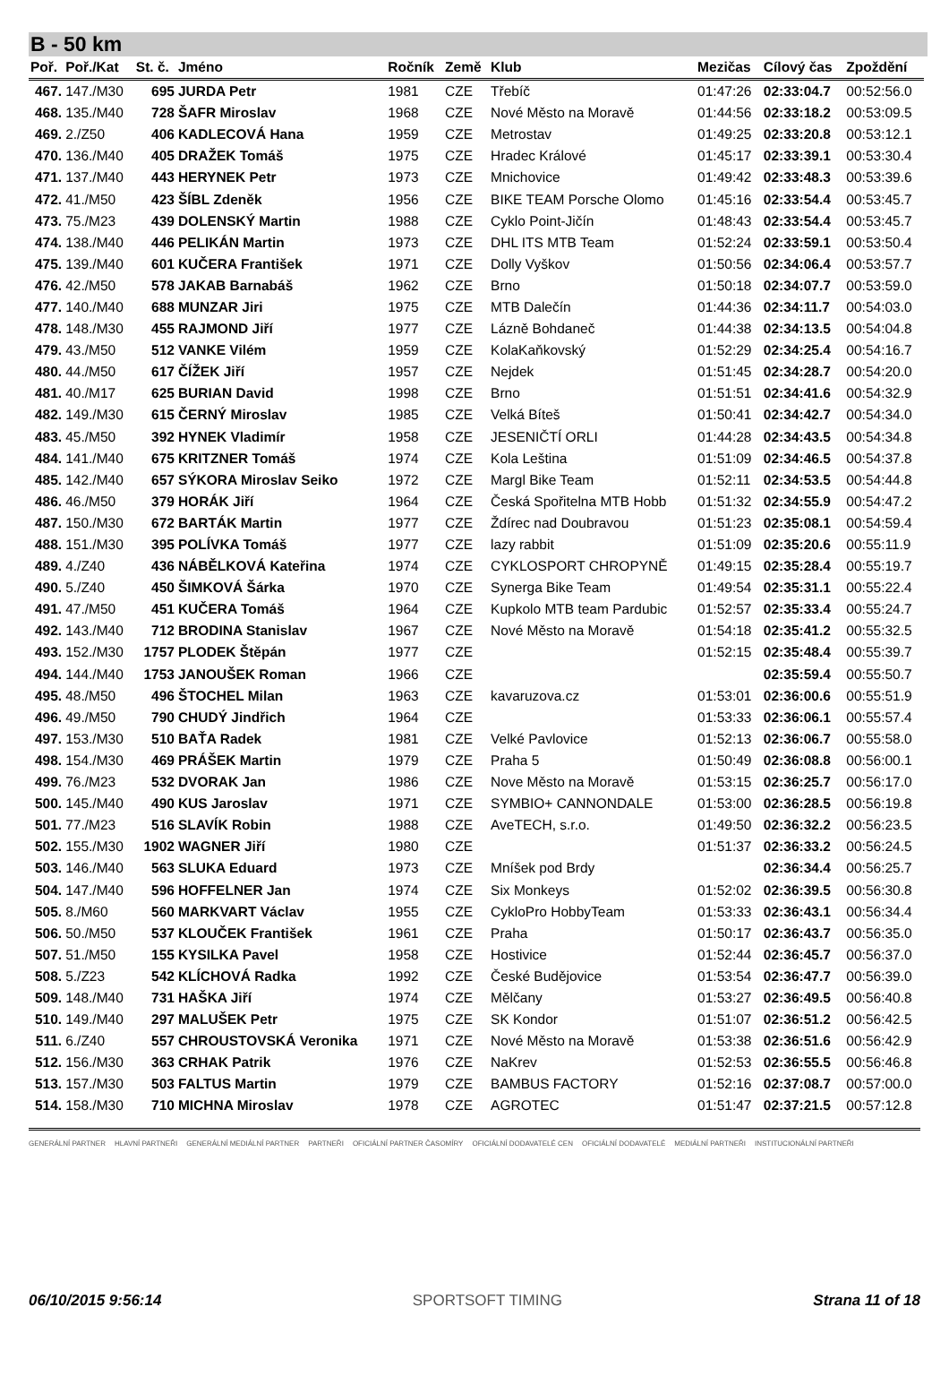B - 50 km
| Poř. | Poř./Kat | St. č. | Jméno | Ročník | Země | Klub | Mezičas | Cílový čas | Zpoždění |
| --- | --- | --- | --- | --- | --- | --- | --- | --- | --- |
| 467. | 147./M30 | 695 | JURDA Petr | 1981 | CZE | Třebíč | 01:47:26 | 02:33:04.7 | 00:52:56.0 |
| 468. | 135./M40 | 728 | ŠAFR Miroslav | 1968 | CZE | Nové Město na Moravě | 01:44:56 | 02:33:18.2 | 00:53:09.5 |
| 469. | 2./Z50 | 406 | KADLECOVÁ Hana | 1959 | CZE | Metrostav | 01:49:25 | 02:33:20.8 | 00:53:12.1 |
| 470. | 136./M40 | 405 | DRAŽEK Tomáš | 1975 | CZE | Hradec Králové | 01:45:17 | 02:33:39.1 | 00:53:30.4 |
| 471. | 137./M40 | 443 | HERYNEK Petr | 1973 | CZE | Mnichovice | 01:49:42 | 02:33:48.3 | 00:53:39.6 |
| 472. | 41./M50 | 423 | ŠÍBL Zdeněk | 1956 | CZE | BIKE TEAM Porsche Olomo | 01:45:16 | 02:33:54.4 | 00:53:45.7 |
| 473. | 75./M23 | 439 | DOLENSKÝ Martin | 1988 | CZE | Cyklo Point-Jičín | 01:48:43 | 02:33:54.4 | 00:53:45.7 |
| 474. | 138./M40 | 446 | PELIKÁN Martin | 1973 | CZE | DHL ITS MTB Team | 01:52:24 | 02:33:59.1 | 00:53:50.4 |
| 475. | 139./M40 | 601 | KUČERA František | 1971 | CZE | Dolly Vyškov | 01:50:56 | 02:34:06.4 | 00:53:57.7 |
| 476. | 42./M50 | 578 | JAKAB Barnabáš | 1962 | CZE | Brno | 01:50:18 | 02:34:07.7 | 00:53:59.0 |
| 477. | 140./M40 | 688 | MUNZAR Jiri | 1975 | CZE | MTB Dalečín | 01:44:36 | 02:34:11.7 | 00:54:03.0 |
| 478. | 148./M30 | 455 | RAJMOND Jiří | 1977 | CZE | Lázně Bohdaneč | 01:44:38 | 02:34:13.5 | 00:54:04.8 |
| 479. | 43./M50 | 512 | VANKE Vilém | 1959 | CZE | KolaKaňkovský | 01:52:29 | 02:34:25.4 | 00:54:16.7 |
| 480. | 44./M50 | 617 | ČÍŽEK Jiří | 1957 | CZE | Nejdek | 01:51:45 | 02:34:28.7 | 00:54:20.0 |
| 481. | 40./M17 | 625 | BURIAN David | 1998 | CZE | Brno | 01:51:51 | 02:34:41.6 | 00:54:32.9 |
| 482. | 149./M30 | 615 | ČERNÝ Miroslav | 1985 | CZE | Velká Bíteš | 01:50:41 | 02:34:42.7 | 00:54:34.0 |
| 483. | 45./M50 | 392 | HYNEK Vladimír | 1958 | CZE | JESENIČTÍ ORLI | 01:44:28 | 02:34:43.5 | 00:54:34.8 |
| 484. | 141./M40 | 675 | KRITZNER Tomáš | 1974 | CZE | Kola Leština | 01:51:09 | 02:34:46.5 | 00:54:37.8 |
| 485. | 142./M40 | 657 | SÝKORA Miroslav Seiko | 1972 | CZE | Margl Bike Team | 01:52:11 | 02:34:53.5 | 00:54:44.8 |
| 486. | 46./M50 | 379 | HORÁK Jiří | 1964 | CZE | Česká Spořitelna MTB Hobb | 01:51:32 | 02:34:55.9 | 00:54:47.2 |
| 487. | 150./M30 | 672 | BARTÁK Martin | 1977 | CZE | Ždírec nad Doubravou | 01:51:23 | 02:35:08.1 | 00:54:59.4 |
| 488. | 151./M30 | 395 | POLÍVKA Tomáš | 1977 | CZE | lazy rabbit | 01:51:09 | 02:35:20.6 | 00:55:11.9 |
| 489. | 4./Z40 | 436 | NÁBĚLKOVÁ Kateřina | 1974 | CZE | CYKLOSPORT CHROPYNĚ | 01:49:15 | 02:35:28.4 | 00:55:19.7 |
| 490. | 5./Z40 | 450 | ŠIMKOVÁ Šárka | 1970 | CZE | Synerga Bike Team | 01:49:54 | 02:35:31.1 | 00:55:22.4 |
| 491. | 47./M50 | 451 | KUČERA Tomáš | 1964 | CZE | Kupkolo MTB team Pardubic | 01:52:57 | 02:35:33.4 | 00:55:24.7 |
| 492. | 143./M40 | 712 | BRODINA Stanislav | 1967 | CZE | Nové Město na Moravě | 01:54:18 | 02:35:41.2 | 00:55:32.5 |
| 493. | 152./M30 | 1757 | PLODEK Štěpán | 1977 | CZE | | 01:52:15 | 02:35:48.4 | 00:55:39.7 |
| 494. | 144./M40 | 1753 | JANOUŠEK Roman | 1966 | CZE | | | 02:35:59.4 | 00:55:50.7 |
| 495. | 48./M50 | 496 | ŠTOCHEL Milan | 1963 | CZE | kavaruzova.cz | 01:53:01 | 02:36:00.6 | 00:55:51.9 |
| 496. | 49./M50 | 790 | CHUDÝ Jindřich | 1964 | CZE | | 01:53:33 | 02:36:06.1 | 00:55:57.4 |
| 497. | 153./M30 | 510 | BAŤA Radek | 1981 | CZE | Velké Pavlovice | 01:52:13 | 02:36:06.7 | 00:55:58.0 |
| 498. | 154./M30 | 469 | PRÁŠEK Martin | 1979 | CZE | Praha 5 | 01:50:49 | 02:36:08.8 | 00:56:00.1 |
| 499. | 76./M23 | 532 | DVORAK Jan | 1986 | CZE | Nove Město na Moravě | 01:53:15 | 02:36:25.7 | 00:56:17.0 |
| 500. | 145./M40 | 490 | KUS Jaroslav | 1971 | CZE | SYMBIO+ CANNONDALE | 01:53:00 | 02:36:28.5 | 00:56:19.8 |
| 501. | 77./M23 | 516 | SLAVÍK Robin | 1988 | CZE | AveTECH, s.r.o. | 01:49:50 | 02:36:32.2 | 00:56:23.5 |
| 502. | 155./M30 | 1902 | WAGNER Jiří | 1980 | CZE | | 01:51:37 | 02:36:33.2 | 00:56:24.5 |
| 503. | 146./M40 | 563 | SLUKA Eduard | 1973 | CZE | Mníšek pod Brdy | | 02:36:34.4 | 00:56:25.7 |
| 504. | 147./M40 | 596 | HOFFELNER Jan | 1974 | CZE | Six Monkeys | 01:52:02 | 02:36:39.5 | 00:56:30.8 |
| 505. | 8./M60 | 560 | MARKVART Václav | 1955 | CZE | CykloPro HobbyTeam | 01:53:33 | 02:36:43.1 | 00:56:34.4 |
| 506. | 50./M50 | 537 | KLOUČEK František | 1961 | CZE | Praha | 01:50:17 | 02:36:43.7 | 00:56:35.0 |
| 507. | 51./M50 | 155 | KYSILKA Pavel | 1958 | CZE | Hostivice | 01:52:44 | 02:36:45.7 | 00:56:37.0 |
| 508. | 5./Z23 | 542 | KLÍCHOVÁ Radka | 1992 | CZE | České Budějovice | 01:53:54 | 02:36:47.7 | 00:56:39.0 |
| 509. | 148./M40 | 731 | HAŠKA Jiří | 1974 | CZE | Mělčany | 01:53:27 | 02:36:49.5 | 00:56:40.8 |
| 510. | 149./M40 | 297 | MALUŠEK Petr | 1975 | CZE | SK Kondor | 01:51:07 | 02:36:51.2 | 00:56:42.5 |
| 511. | 6./Z40 | 557 | CHROUSTOVSKÁ Veronika | 1971 | CZE | Nové Město na Moravě | 01:53:38 | 02:36:51.6 | 00:56:42.9 |
| 512. | 156./M30 | 363 | CRHAK Patrik | 1976 | CZE | NaKrev | 01:52:53 | 02:36:55.5 | 00:56:46.8 |
| 513. | 157./M30 | 503 | FALTUS Martin | 1979 | CZE | BAMBUS FACTORY | 01:52:16 | 02:37:08.7 | 00:57:00.0 |
| 514. | 158./M30 | 710 | MICHNA Miroslav | 1978 | CZE | AGROTEC | 01:51:47 | 02:37:21.5 | 00:57:12.8 |
GENERÁLNÍ PARTNER HLAVNÍ PARTNEŘI GENERÁLNÍ MEDIÁLNÍ PARTNER PARTNEŘI OFICIÁLNÍ PARTNER ČASOMÍRY OFICIÁLNÍ DODAVATELÉ CEN OFICIÁLNÍ DODAVATELÉ MEDIÁLNÍ PARTNEŘI INSTITUCIONÁLNÍ PARTNEŘI
06/10/2015 9:56:14 SPORTSOFT TIMING Strana 11 of 18